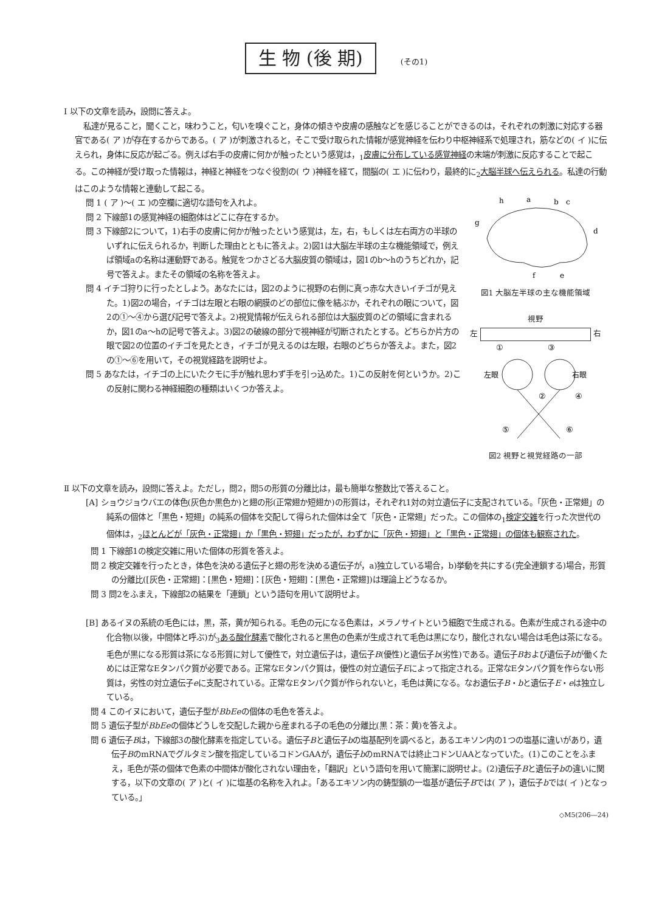生 物 (後 期) (その1)
Ⅰ 以下の文章を読み，設問に答えよ。
私達が見ること，聞くこと，味わうこと，匂いを嗅ぐこと，身体の傾きや皮膚の感触などを感じることができるのは，それぞれの刺激に対応する器官である( ア )が存在するからである。( ア )が刺激されると，そこで受け取られた情報が感覚神経を伝わり中枢神経系で処理され，筋などの( イ )に伝えられ，身体に反応が起ごる。例えば右手の皮膚に何かが触ったという感覚は，<sub>1</sub>皮膚に分布している感覚神経の末端が刺激に反応することで起こる。この神経が受け取った情報は，神経と神経をつなぐ役割の( ウ )神経を経て，間脳の( エ )に伝わり，最終的に<sub>2</sub>大脳半球へ伝えられる。私達の行動はこのような情報と連動して起こる。
問 1 ( ア )～( エ )の空欄に適切な語句を入れよ。
問 2 下線部1の感覚神経の細胞体はどこに存在するか。
問 3 下線部2について，1)右手の皮膚に何かが触ったという感覚は，左，右，もしくは左右両方の半球のいずれに伝えられるか，判断した理由とともに答えよ。2)図1は大脳左半球の主な機能領域で，例えば領域aの名称は運動野である。触覚をつかさどる大脳皮質の領域は，図1のb～hのうちどれか，記号で答えよ。またその領域の名称を答えよ。
問 4 イチゴ狩りに行ったとしよう。あなたには，図2のように視野の右側に真っ赤な大きいイチゴが見えた。1)図2の場合，イチゴは左眼と右眼の網膜のどの部位に像を結ぶか，それぞれの眼について，図2の①～④から選び記号で答えよ。2)視覚情報が伝えられる部位は大脳皮質のどの領域に含まれるか，図1のa～hの記号で答えよ。3)図2の破線の部分で視神経が切断されたとする。どちらか片方の眼で図2の位置のイチゴを見たとき，イチゴが見えるのは左眼，右眼のどちらか答えよ。また，図2の①～⑥を用いて，その視覚経路を説明せよ。
問 5 あなたは，イチゴの上にいたクモに手が触れ思わず手を引っ込めた。1)この反射を何というか。2)この反射に関わる神経細胞の種類はいくつか答えよ。
h
a
b
c
d
g
f
e
図1 大脳左半球の主な機能領域
視野
左 右
①
③
左眼
右眼
②
④
⑤
⑥
図2 視野と視覚経路の一部
Ⅱ 以下の文章を読み，設問に答えよ。ただし，問2，問5の形質の分離比は，最も簡単な整数比で答えること。
[A] ショウジョウバエの体色(灰色か黒色か)と翅の形(正常翅か短翅か)の形質は，それぞれ1対の対立遺伝子に支配されている。「灰色・正常翅」の純系の個体と「黒色・短翅」の純系の個体を交配して得られた個体は全て「灰色・正常翅」だった。この個体の<sub>1</sub>検定交雑を行った次世代の個体は，<sub>2</sub>ほとんどが「灰色・正常翅」か「黒色・短翅」だったが，わずかに「灰色・短翅」と「黒色・正常翅」の個体も観察された。
問 1 下線部1の検定交雑に用いた個体の形質を答えよ。
問 2 検定交雑を行ったとき，体色を決める遺伝子と翅の形を決める遺伝子が，a)独立している場合，b)挙動を共にする(完全連鎖する)場合，形質の分離比([灰色・正常翅]：[黒色・短翅]：[灰色・短翅]：[黒色・正常翅])は理論上どうなるか。
問 3 問2をふまえ，下線部2の結果を「連鎖」という語句を用いて説明せよ。
[B] あるイヌの系統の毛色には，黒，茶，黄が知られる。毛色の元になる色素は，メラノサイトという細胞で生成される。色素が生成される途中の化合物(以後，中間体と呼ぶ)が<sub>3</sub>ある酸化酵素で酸化されると黒色の色素が生成されて毛色は黒になり，酸化されない場合は毛色は茶になる。毛色が黒になる形質は茶になる形質に対して優性で，対立遺伝子は，遺伝子B(優性)と遺伝子b(劣性)である。遺伝子Bおよび遺伝子bが働くためには正常なEタンパク質が必要である。正常なEタンパク質は，優性の対立遺伝子Eによって指定される。正常なEタンパク質を作らない形質は，劣性の対立遺伝子eに支配されている。正常なEタンパク質が作られないと，毛色は黄になる。なお遺伝子B・bと遺伝子E・eは独立している。
問 4 このイヌにおいて，遺伝子型がBbEeの個体の毛色を答えよ。
問 5 遺伝子型がBbEeの個体どうしを交配した親から産まれる子の毛色の分離比(黒：茶：黄)を答えよ。
問 6 遺伝子Bは，下線部3の酸化酵素を指定している。遺伝子Bと遺伝子bの塩基配列を調べると，あるエキソン内の1つの塩基に違いがあり，遺伝子BのmRNAでグルタミン酸を指定しているコドンGAAが，遺伝子bのmRNAでは終止コドンUAAとなっていた。(1)このことをふまえ，毛色が茶の個体で色素の中間体が酸化されない理由を，「翻訳」という語句を用いて簡潔に説明せよ。(2)遺伝子Bと遺伝子bの違いに関する，以下の文章の( ア )と( イ )に塩基の名称を入れよ。「あるエキソン内の鋳型鎖の一塩基が遺伝子Bでは( ア )，遺伝子bでは( イ )となっている。」
◇M5(206―24)